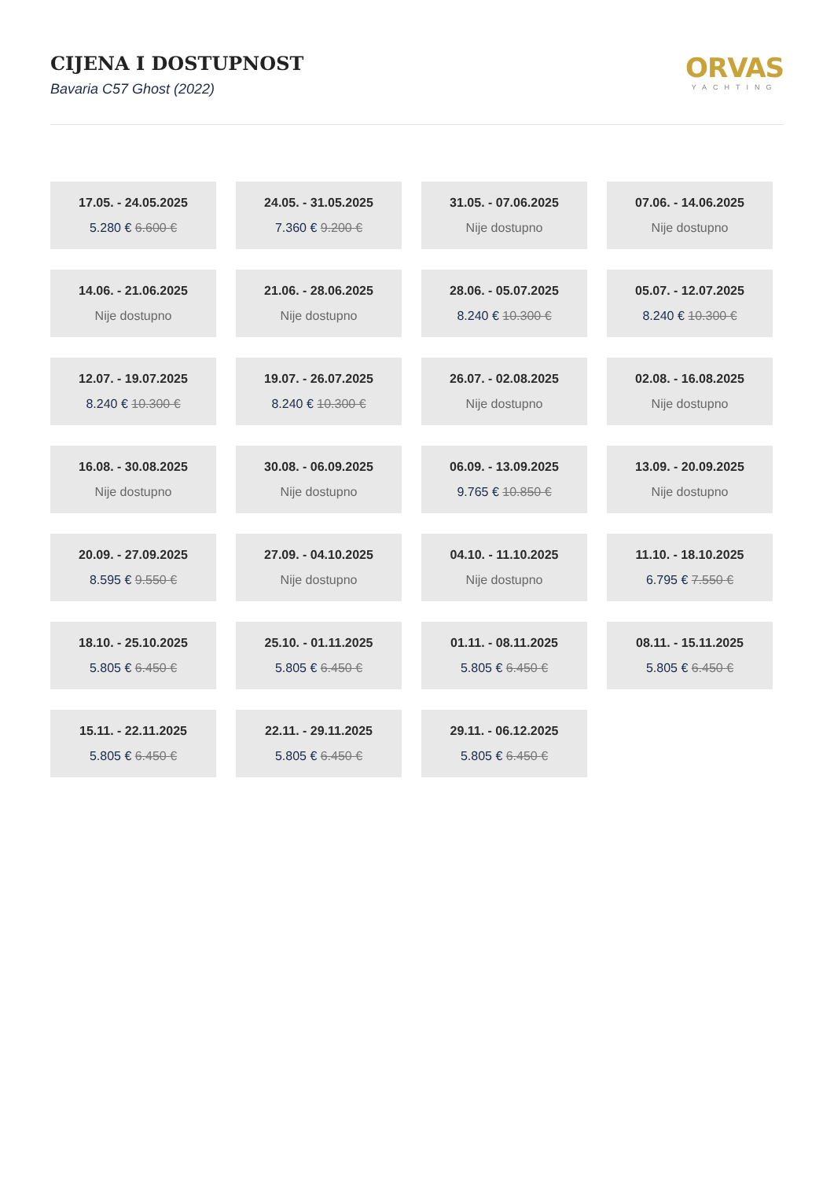CIJENA I DOSTUPNOST
Bavaria C57 Ghost (2022)
ORVAS
YACHTING
17.05. - 24.05.2025
5.280 € 6.600 €
24.05. - 31.05.2025
7.360 € 9.200 €
31.05. - 07.06.2025
Nije dostupno
07.06. - 14.06.2025
Nije dostupno
14.06. - 21.06.2025
Nije dostupno
21.06. - 28.06.2025
Nije dostupno
28.06. - 05.07.2025
8.240 € 10.300 €
05.07. - 12.07.2025
8.240 € 10.300 €
12.07. - 19.07.2025
8.240 € 10.300 €
19.07. - 26.07.2025
8.240 € 10.300 €
26.07. - 02.08.2025
Nije dostupno
02.08. - 16.08.2025
Nije dostupno
16.08. - 30.08.2025
Nije dostupno
30.08. - 06.09.2025
Nije dostupno
06.09. - 13.09.2025
9.765 € 10.850 €
13.09. - 20.09.2025
Nije dostupno
20.09. - 27.09.2025
8.595 € 9.550 €
27.09. - 04.10.2025
Nije dostupno
04.10. - 11.10.2025
Nije dostupno
11.10. - 18.10.2025
6.795 € 7.550 €
18.10. - 25.10.2025
5.805 € 6.450 €
25.10. - 01.11.2025
5.805 € 6.450 €
01.11. - 08.11.2025
5.805 € 6.450 €
08.11. - 15.11.2025
5.805 € 6.450 €
15.11. - 22.11.2025
5.805 € 6.450 €
22.11. - 29.11.2025
5.805 € 6.450 €
29.11. - 06.12.2025
5.805 € 6.450 €